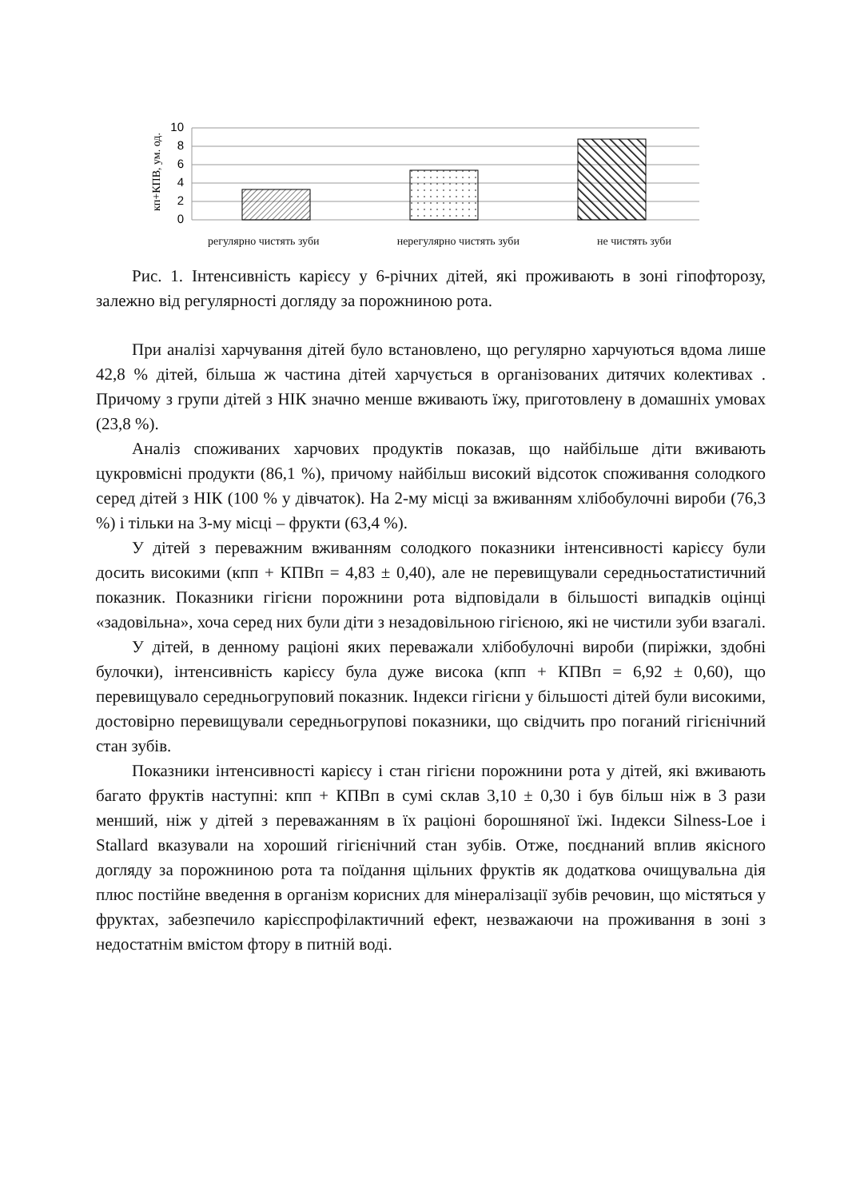кп+КПВ, ум. од.
10
8
6
4
2
0
регулярно чистять зуби нерегулярно чистять зуби не чистять зуби
Рис. 1. Інтенсивність карієсу у 6-річних дітей, які проживають в зоні гіпофторозу, залежно від регулярності догляду за порожниною рота.
При аналізі харчування дітей було встановлено, що регулярно харчуються вдома лише 42,8 % дітей, більша ж частина дітей харчується в організованих дитячих колективах . Причому з групи дітей з НІК значно менше вживають їжу, приготовлену в домашніх умовах (23,8 %).
Аналіз споживаних харчових продуктів показав, що найбільше діти вживають цукровмісні продукти (86,1 %), причому найбільш високий відсоток споживання солодкого серед дітей з НІК (100 % у дівчаток). На 2-му місці за вживанням хлібобулочні вироби (76,3 %) і тільки на 3-му місці – фрукти (63,4 %).
У дітей з переважним вживанням солодкого показники інтенсивності карієсу були досить високими (кпп + КПВп = 4,83 ± 0,40), але не перевищували середньостатистичний показник. Показники гігієни порожнини рота відповідали в більшості випадків оцінці «задовільна», хоча серед них були діти з незадовільною гігієною, які не чистили зуби взагалі.
У дітей, в денному раціоні яких переважали хлібобулочні вироби (пиріжки, здобні булочки), інтенсивність карієсу була дуже висока (кпп + КПВп = 6,92 ± 0,60), що перевищувало середньогруповий показник. Індекси гігієни у більшості дітей були високими, достовірно перевищували середньогрупові показники, що свідчить про поганий гігієнічний стан зубів.
Показники інтенсивності карієсу і стан гігієни порожнини рота у дітей, які вживають багато фруктів наступні: кпп + КПВп в сумі склав 3,10 ± 0,30 і був більш ніж в 3 рази менший, ніж у дітей з переважанням в їх раціоні борошняної їжі. Індекси Silness-Loe і Stallard вказували на хороший гігієнічний стан зубів. Отже, поєднаний вплив якісного догляду за порожниною рота та поїдання щільних фруктів як додаткова очищувальна дія плюс постійне введення в організм корисних для мінералізації зубів речовин, що містяться у фруктах, забезпечило карієспрофілактичний ефект, незважаючи на проживання в зоні з недостатнім вмістом фтору в питній воді.